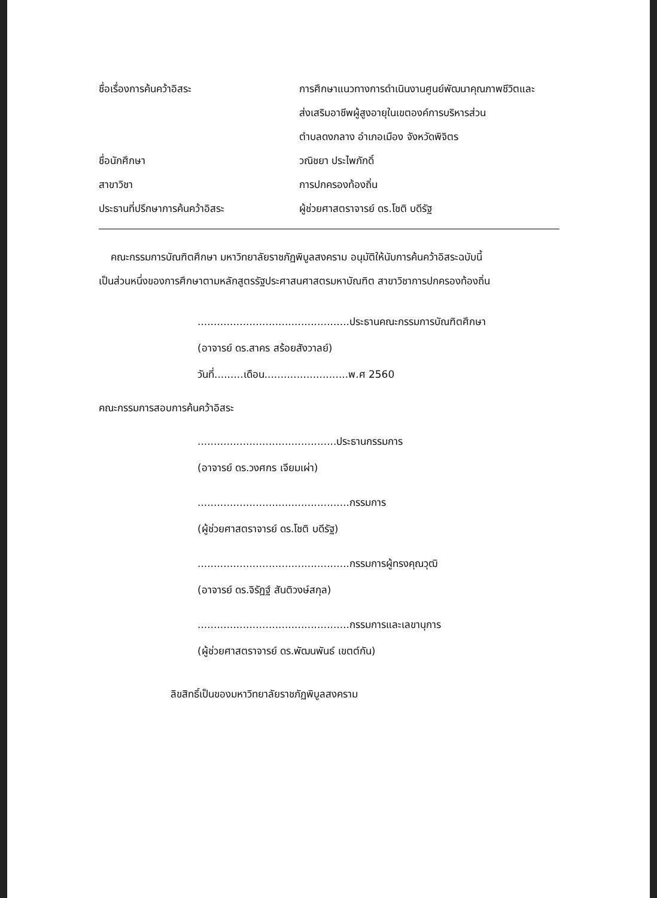ชื่อเรื่องการค้นคว้าอิสระ การศึกษาแนวทางการดำเนินงานศูนย์พัฒนาคุณภาพชีวิตและ
ส่งเสริมอาชีพผู้สูงอายุในเขตองค์การบริหารส่วน
ตำบลดงกลาง อำเภอเมือง จังหวัดพิจิตร
ชื่อนักศึกษา วณิชยา ประไพภักดิ์
สาขาวิชา การปกครองท้องถิ่น
ประธานที่ปรึกษาการค้นคว้าอิสระ ผู้ช่วยศาสตราจารย์ ดร.โชติ บดีรัฐ
คณะกรรมการบัณฑิตศึกษา มหาวิทยาลัยราชภัฏพิบูลสงคราม อนุมัติให้นับการค้นคว้าอิสระฉบับนี้
เป็นส่วนหนึ่งของการศึกษาตามหลักสูตรรัฐประศาสนศาสตรมหาบัณฑิต สาขาวิชาการปกครองท้องถิ่น
...............................................ประธานคณะกรรมการบัณฑิตศึกษา
(อาจารย์ ดร.สาคร สร้อยสังวาลย์)
วันที่.........เดือน..........................พ.ศ 2560
คณะกรรมการสอบการค้นคว้าอิสระ
...........................................ประธานกรรมการ
(อาจารย์ ดร.วงศกร เจียมเผ่า)
...............................................กรรมการ
(ผู้ช่วยศาสตราจารย์ ดร.โชติ บดีรัฐ)
...............................................กรรมการผู้ทรงคุณวุฒิ
(อาจารย์ ดร.จิรัฏฐ์ สันติวงษ์สกุล)
...............................................กรรมการและเลขานุการ
(ผู้ช่วยศาสตราจารย์ ดร.พัฒนพันธ์ เขตต์กัน)
ลิขสิทธิ์เป็นของมหาวิทยาลัยราชภัฏพิบูลสงคราม